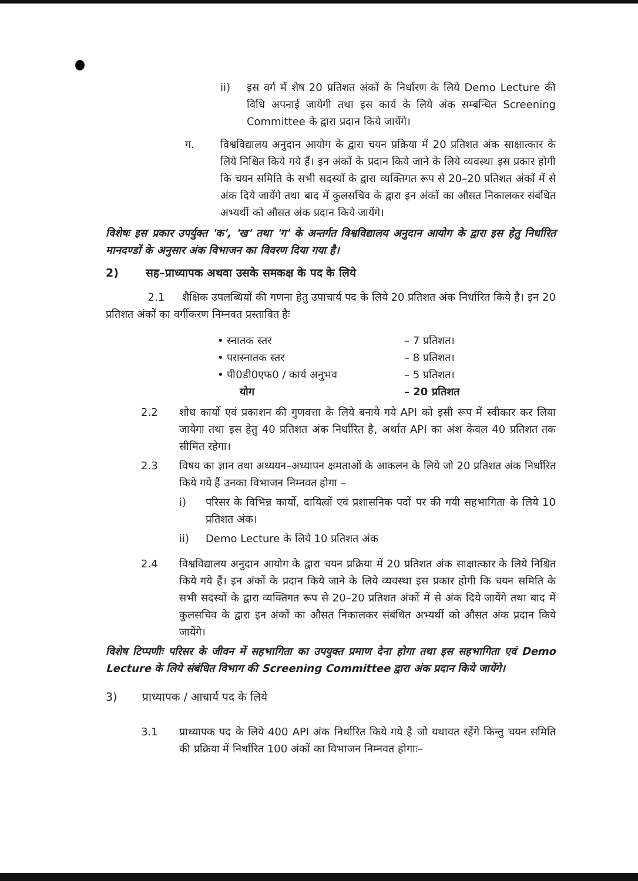ii) इस वर्ग में शेष 20 प्रतिशत अंकों के निर्धारण के लिये Demo Lecture की विधि अपनाई जायेगी तथा इस कार्य के लिये अंक सम्बन्धित Screening Committee के द्वारा प्रदान किये जायेंगे।
ग. विश्वविद्यालय अनुदान आयोग के द्वारा चयन प्रक्रिया में 20 प्रतिशत अंक साक्षात्कार के लिये निश्चित किये गये हैं। इन अंकों के प्रदान किये जाने के लिये व्यवस्था इस प्रकार होगी कि चयन समिति के सभी सदस्यों के द्वारा व्यक्तिगत रूप से 20–20 प्रतिशत अंकों में से अंक दिये जायेंगे तथा बाद में कुलसचिव के द्वारा इन अंकों का औसत निकालकर संबंधित अभ्यर्थी को औसत अंक प्रदान किये जायेंगे।
विशेषः इस प्रकार उपर्युक्त 'क', 'ख' तथा 'ग' के अन्तर्गत विश्वविद्यालय अनुदान आयोग के द्वारा इस हेतु निर्धारित मानदण्डों के अनुसार अंक विभाजन का विवरण दिया गया है।
2) सह–प्राध्यापक अथवा उसके समकक्ष के पद के लिये
2.1 शैक्षिक उपलब्धियों की गणना हेतु उपाचार्य पद के लिये 20 प्रतिशत अंक निर्धारित किये है। इन 20 प्रतिशत अंकों का वर्गीकरण निम्नवत प्रस्तावित हैः
• स्नातक स्तर – 7 प्रतिशत।
• परास्नातक स्तर – 8 प्रतिशत।
• पी0डी0एफ0 / कार्य अनुभव – 5 प्रतिशत।
योग – 20 प्रतिशत
2.2 शोध कार्यो एवं प्रकाशन की गुणवत्ता के लिये बनाये गये API को इसी रूप में स्वीकार कर लिया जायेगा तथा इस हेतु 40 प्रतिशत अंक निर्धारित है, अर्थात API का अंश केवल 40 प्रतिशत तक सीमित रहेगा।
2.3 विषय का ज्ञान तथा अध्ययन–अध्यापन क्षमताओं के आकलन के लिये जो 20 प्रतिशत अंक निर्धारित किये गये हैं उनका विभाजन निम्नवत होगा –
i) परिसर के विभिन्न कार्यो, दायित्वों एवं प्रशासनिक पदों पर की गयी सहभागिता के लिये 10 प्रतिशत अंक।
ii) Demo Lecture के लिये 10 प्रतिशत अंक
2.4 विश्वविद्यालय अनुदान आयोग के द्वारा चयन प्रक्रिया में 20 प्रतिशत अंक साक्षात्कार के लिये निश्चित किये गये हैं। इन अंकों के प्रदान किये जाने के लिये व्यवस्था इस प्रकार होगी कि चयन समिति के सभी सदस्यों के द्वारा व्यक्तिगत रूप से 20–20 प्रतिशत अंकों में से अंक दिये जायेंगे तथा बाद में कुलसचिव के द्वारा इन अंकों का औसत निकालकर संबंधित अभ्यर्थी को औसत अंक प्रदान किये जायेंगे।
विशेष टिप्पणीः परिसर के जीवन में सहभागिता का उपयुक्त प्रमाण देना होगा तथा इस सहभागिता एवं Demo Lecture के लिये संबंधित विभाग की Screening Committee द्वारा अंक प्रदान किये जायेंगे।
3) प्राध्यापक / आचार्य पद के लिये
3.1 प्राध्यापक पद के लिये 400 API अंक निर्धारित किये गये है जो यथावत रहेंगे किन्तु चयन समिति की प्रक्रिया में निर्धारित 100 अंकों का विभाजन निम्नवत होगाः–